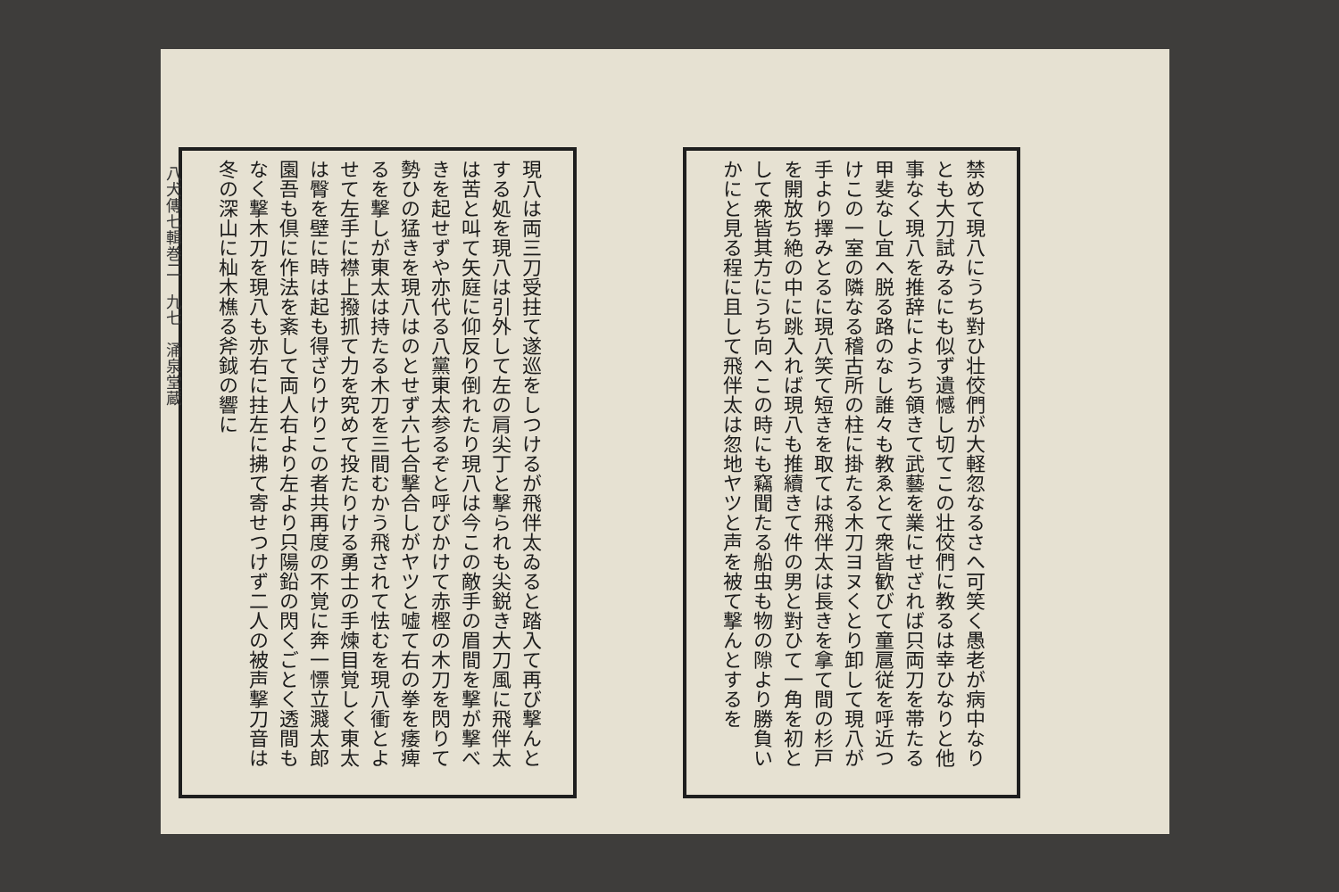八犬傳七輯巻二　九七　涌泉堂蔵
現八は両三刀受拄て遂巡をしつけるが飛伴太ゐると踏入て再び撃んとする処を現八は引外して左の肩尖丁と撃られも尖鋭き大刀風に飛伴太は苦と叫て矢庭に仰反り倒れたり現八は今この敵手の眉間を撃が撃べきを起せずや亦代る八黨東太参るぞと呼びかけて赤樫の木刀を閃りて勢ひの猛きを現八はのとせず六七合撃合しがヤツと嘘て右の拳を痿痺るを撃しが東太は持たる木刀を三間むかう飛されて怯むを現八衝とよせて左手に襟上撥抓て力を究めて投たりける勇士の手煉目覚しく東太は臀を壁に時は起も得ざりけりこの者共再度の不覚に奔一慓立濺太郎園吾も倶に作法を紊して両人右より左より只陽鉛の閃くごとく透間もなく撃木刀を現八も亦右に拄左に拂て寄せつけず二人の被声撃刀音は冬の深山に杣木樵る斧鉞の響に
禁めて現八にうち對ひ壮佼們が大軽忽なるさへ可笑く愚老が病中なりとも大刀試みるにも似ず遺憾し切てこの壮佼們に教るは幸ひなりと他事なく現八を推辞にようち領きて武藝を業にせざれば只両刀を帯たる甲斐なし宜へ脱る路のなし誰々も教ゑとて衆皆歓びて童扈従を呼近つけこの一室の隣なる稽古所の柱に掛たる木刀ヨヌくとり卸して現八が手より擇みとるに現八笑て短きを取ては飛伴太は長きを拿て間の杉戸を開放ち絶の中に跳入れば現八も推續きて件の男と對ひて一角を初として衆皆其方にうち向へこの時にも竊聞たる船虫も物の隙より勝負いかにと見る程に且して飛伴太は忽地ヤツと声を被て撃んとするを